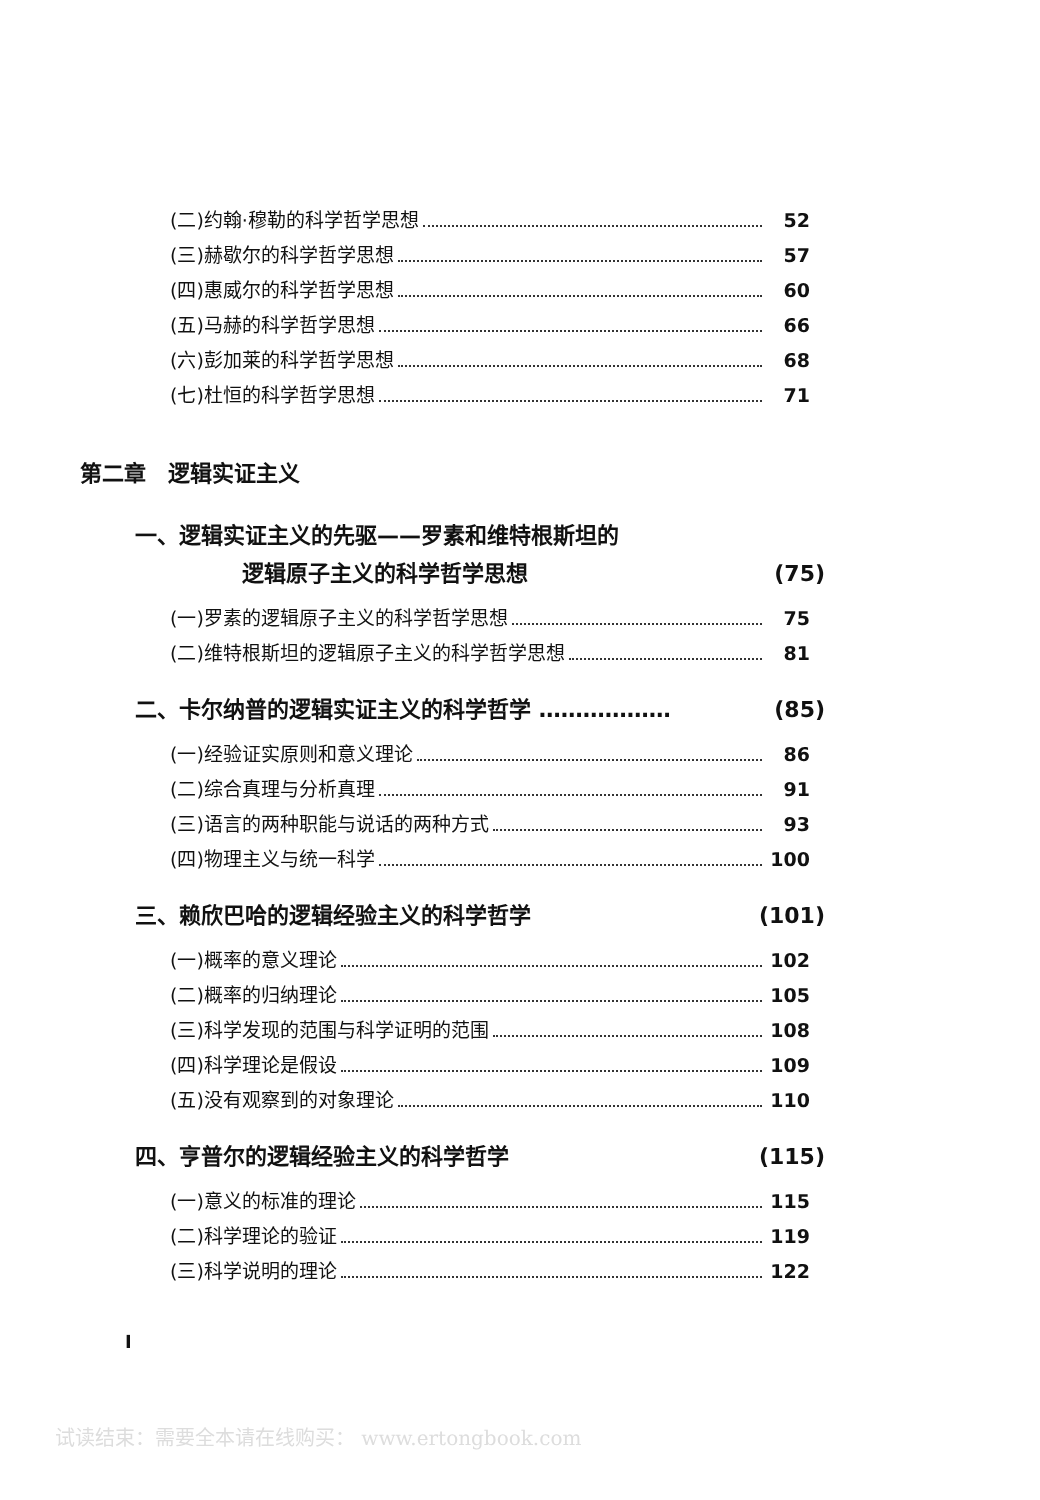(二)约翰·穆勒的科学哲学思想 52
(三)赫歇尔的科学哲学思想 57
(四)惠威尔的科学哲学思想 60
(五)马赫的科学哲学思想 66
(六)彭加莱的科学哲学思想 68
(七)杜恒的科学哲学思想 71
第二章　逻辑实证主义
一、逻辑实证主义的先驱——罗素和维特根斯坦的
逻辑原子主义的科学哲学思想 (75)
(一)罗素的逻辑原子主义的科学哲学思想 75
(二)维特根斯坦的逻辑原子主义的科学哲学思想 81
二、卡尔纳普的逻辑实证主义的科学哲学 ……………… (85)
(一)经验证实原则和意义理论 86
(二)综合真理与分析真理 91
(三)语言的两种职能与说话的两种方式 93
(四)物理主义与统一科学 100
三、赖欣巴哈的逻辑经验主义的科学哲学 (101)
(一)概率的意义理论 102
(二)概率的归纳理论 105
(三)科学发现的范围与科学证明的范围 108
(四)科学理论是假设 109
(五)没有观察到的对象理论 110
四、亨普尔的逻辑经验主义的科学哲学 (115)
(一)意义的标准的理论 115
(二)科学理论的验证 119
(三)科学说明的理论 122
I
试读结束：需要全本请在线购买： www.ertongbook.com